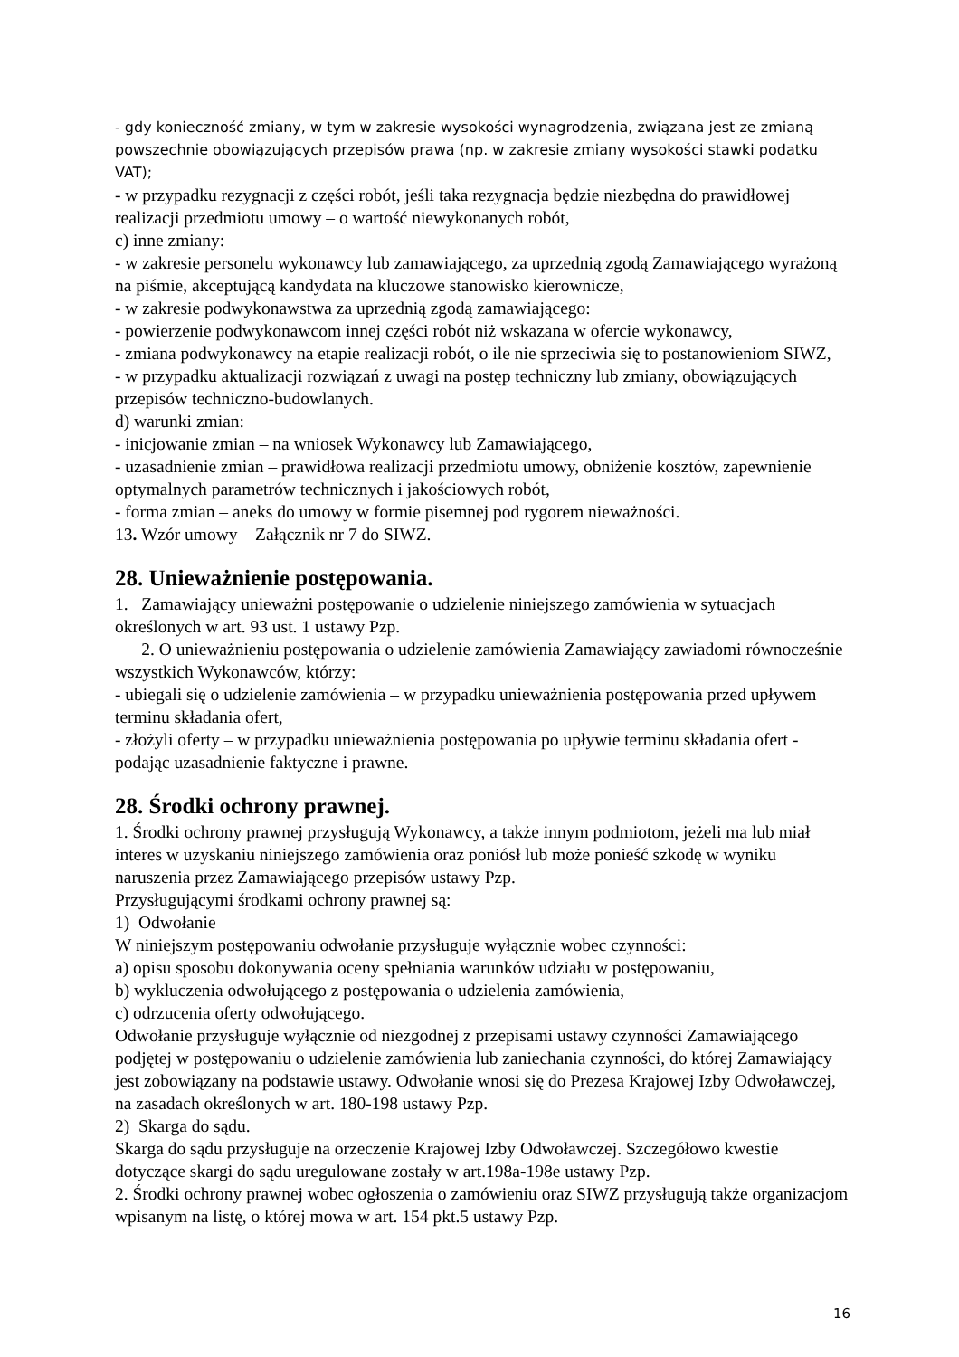- gdy konieczność zmiany, w tym w zakresie wysokości wynagrodzenia, związana jest ze zmianą powszechnie obowiązujących przepisów prawa (np. w zakresie zmiany wysokości stawki podatku VAT);
- w przypadku rezygnacji z części robót, jeśli taka rezygnacja będzie niezbędna do prawidłowej realizacji przedmiotu umowy – o wartość niewykonanych robót,
c) inne zmiany:
- w zakresie personelu wykonawcy lub zamawiającego, za uprzednią zgodą Zamawiającego wyrażoną na piśmie, akceptującą kandydata na kluczowe stanowisko kierownicze,
- w zakresie podwykonawstwa za uprzednią zgodą zamawiającego:
- powierzenie podwykonawcom innej części robót niż wskazana w ofercie wykonawcy,
- zmiana podwykonawcy na etapie realizacji robót, o ile nie sprzeciwia się to postanowieniom SIWZ,
- w przypadku aktualizacji rozwiązań z uwagi na postęp techniczny lub zmiany, obowiązujących przepisów techniczno-budowlanych.
d) warunki zmian:
- inicjowanie zmian – na wniosek Wykonawcy lub Zamawiającego,
- uzasadnienie zmian – prawidłowa realizacji przedmiotu umowy, obniżenie kosztów, zapewnienie optymalnych parametrów technicznych i jakościowych robót,
- forma zmian – aneks do umowy w formie pisemnej pod rygorem nieważności.
13. Wzór umowy – Załącznik nr 7 do SIWZ.
28. Unieważnienie postępowania.
1. Zamawiający unieważni postępowanie o udzielenie niniejszego zamówienia w sytuacjach określonych w art. 93 ust. 1 ustawy Pzp.
2. O unieważnieniu postępowania o udzielenie zamówienia Zamawiający zawiadomi równocześnie wszystkich Wykonawców, którzy:
- ubiegali się o udzielenie zamówienia – w przypadku unieważnienia postępowania przed upływem terminu składania ofert,
- złożyli oferty – w przypadku unieważnienia postępowania po upływie terminu składania ofert - podając uzasadnienie faktyczne i prawne.
28. Środki ochrony prawnej.
1. Środki ochrony prawnej przysługują Wykonawcy, a także innym podmiotom, jeżeli ma lub miał interes w uzyskaniu niniejszego zamówienia oraz poniósł lub może ponieść szkodę w wyniku naruszenia przez Zamawiającego przepisów ustawy Pzp.
Przysługującymi środkami ochrony prawnej są:
1) Odwołanie
W niniejszym postępowaniu odwołanie przysługuje wyłącznie wobec czynności:
a) opisu sposobu dokonywania oceny spełniania warunków udziału w postępowaniu,
b) wykluczenia odwołującego z postępowania o udzielenia zamówienia,
c) odrzucenia oferty odwołującego.
Odwołanie przysługuje wyłącznie od niezgodnej z przepisami ustawy czynności Zamawiającego podjętej w postępowaniu o udzielenie zamówienia lub zaniechania czynności, do której Zamawiający jest zobowiązany na podstawie ustawy. Odwołanie wnosi się do Prezesa Krajowej Izby Odwoławczej, na zasadach określonych w art. 180-198 ustawy Pzp.
2) Skarga do sądu.
Skarga do sądu przysługuje na orzeczenie Krajowej Izby Odwoławczej. Szczegółowo kwestie dotyczące skargi do sądu uregulowane zostały w art.198a-198e ustawy Pzp.
2. Środki ochrony prawnej wobec ogłoszenia o zamówieniu oraz SIWZ przysługują także organizacjom wpisanym na listę, o której mowa w art. 154 pkt.5 ustawy Pzp.
16